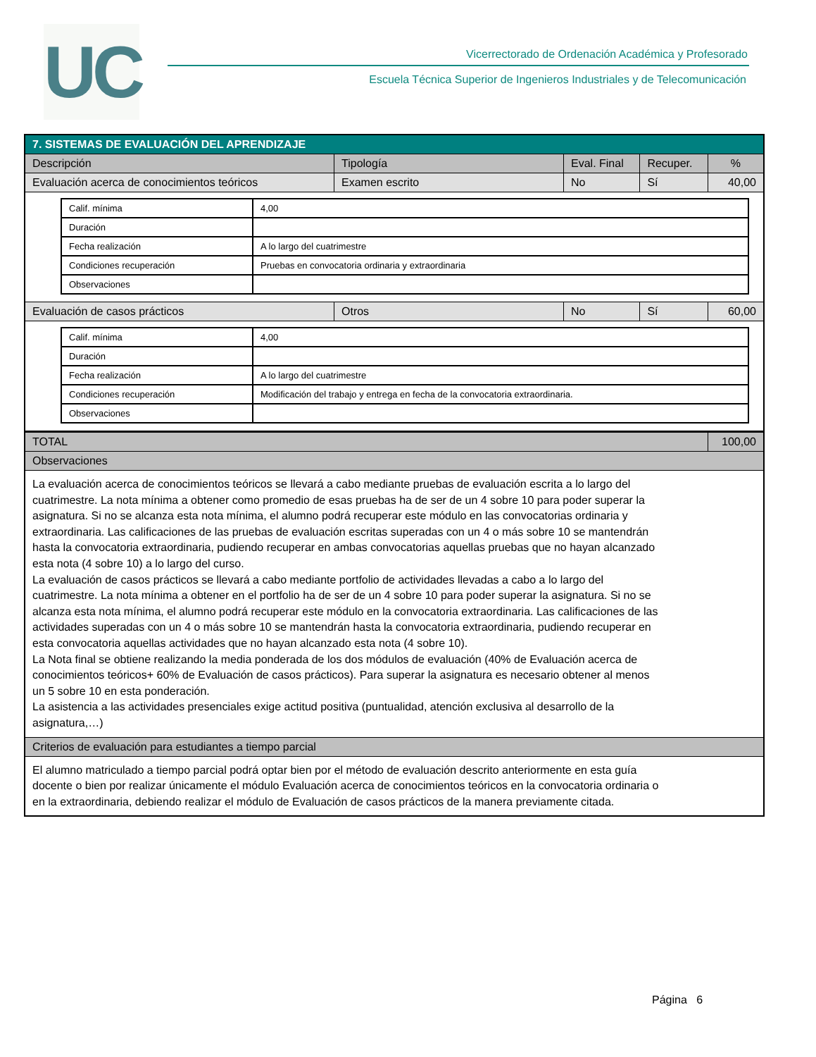UC
Vicerrectorado de Ordenación Académica y Profesorado
Escuela Técnica Superior de Ingenieros Industriales y de Telecomunicación
| 7. SISTEMAS DE EVALUACIÓN DEL APRENDIZAJE | | | | |
| --- | --- | --- | --- | --- |
| Descripción | Tipología | Eval. Final | Recuper. | % |
| Evaluación acerca de conocimientos teóricos | Examen escrito | No | Sí | 40,00 |
| / Calif. mínima / 4,00 / / Duración / / / Fecha realización / A lo largo del cuatrimestre / / Condiciones recuperación / Pruebas en convocatoria ordinaria y extraordinaria / / Observaciones / / | | | | |
| Evaluación de casos prácticos | Otros | No | Sí | 60,00 |
| / Calif. mínima / 4,00 / / Duración / / / Fecha realización / A lo largo del cuatrimestre / / Condiciones recuperación / Modificación del trabajo y entrega en fecha de la convocatoria extraordinaria. / / Observaciones / / | | | | |
| TOTAL | | | | 100,00 |
| Observaciones | | | | |
| La evaluación acerca de conocimientos teóricos se llevará a cabo mediante pruebas de evaluación escrita a lo largo del cuatrimestre. La nota mínima a obtener como promedio de esas pruebas ha de ser de un 4 sobre 10 para poder superar la asignatura. Si no se alcanza esta nota mínima, el alumno podrá recuperar este módulo en las convocatorias ordinaria y extraordinaria. Las calificaciones de las pruebas de evaluación escritas superadas con un 4 o más sobre 10 se mantendrán hasta la convocatoria extraordinaria, pudiendo recuperar en ambas convocatorias aquellas pruebas que no hayan alcanzado esta nota (4 sobre 10) a lo largo del curso. La evaluación de casos prácticos se llevará a cabo mediante portfolio de actividades llevadas a cabo a lo largo del cuatrimestre. La nota mínima a obtener en el portfolio ha de ser de un 4 sobre 10 para poder superar la asignatura. Si no se alcanza esta nota mínima, el alumno podrá recuperar este módulo en la convocatoria extraordinaria. Las calificaciones de las actividades superadas con un 4 o más sobre 10 se mantendrán hasta la convocatoria extraordinaria, pudiendo recuperar en esta convocatoria aquellas actividades que no hayan alcanzado esta nota (4 sobre 10). La Nota final se obtiene realizando la media ponderada de los dos módulos de evaluación (40% de Evaluación acerca de conocimientos teóricos+ 60% de Evaluación de casos prácticos). Para superar la asignatura es necesario obtener al menos un 5 sobre 10 en esta ponderación. La asistencia a las actividades presenciales exige actitud positiva (puntualidad, atención exclusiva al desarrollo de la asignatura,…) | | | | |
| Criterios de evaluación para estudiantes a tiempo parcial | | | | |
| El alumno matriculado a tiempo parcial podrá optar bien por el método de evaluación descrito anteriormente en esta guía docente o bien por realizar únicamente el módulo Evaluación acerca de conocimientos teóricos en la convocatoria ordinaria o en la extraordinaria, debiendo realizar el módulo de Evaluación de casos prácticos de la manera previamente citada. | | | | |
Página 6